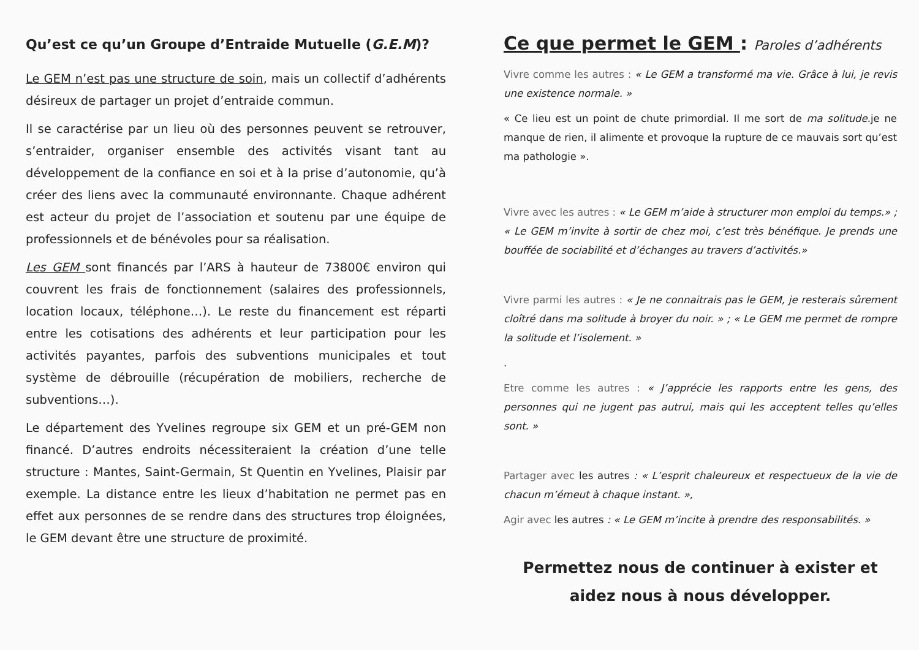Qu’est ce qu’un Groupe d’Entraide Mutuelle (G.E.M)?
Le GEM n’est pas une structure de soin, mais un collectif d’adhérents désireux de partager un projet d’entraide commun.
Il se caractérise par un lieu où des personnes peuvent se retrouver, s’entraider, organiser ensemble des activités visant tant au développement de la confiance en soi et à la prise d’autonomie, qu’à créer des liens avec la communauté environnante. Chaque adhérent est acteur du projet de l’association et soutenu par une équipe de professionnels et de bénévoles pour sa réalisation.
Les GEM sont financés par l’ARS à hauteur de 73800€ environ qui couvrent les frais de fonctionnement (salaires des professionnels, location locaux, téléphone…). Le reste du financement est réparti entre les cotisations des adhérents et leur participation pour les activités payantes, parfois des subventions municipales et tout système de débrouille (récupération de mobiliers, recherche de subventions…).
Le département des Yvelines regroupe six GEM et un pré-GEM non financé. D’autres endroits nécessiteraient la création d’une telle structure : Mantes, Saint-Germain, St Quentin en Yvelines, Plaisir par exemple. La distance entre les lieux d’habitation ne permet pas en effet aux personnes de se rendre dans des structures trop éloignées, le GEM devant être une structure de proximité.
Ce que permet le GEM : Paroles d’adhérents
Vivre comme les autres : « Le GEM a transformé ma vie. Grâce à lui, je revis une existence normale. »
« Ce lieu est un point de chute primordial. Il me sort de ma solitude.je ne manque de rien, il alimente et provoque la rupture de ce mauvais sort qu’est ma pathologie ».
Vivre avec les autres : « Le GEM m’aide à structurer mon emploi du temps.» ; « Le GEM m’invite à sortir de chez moi, c’est très bénéfique. Je prends une bouffée de sociabilité et d’échanges au travers d’activités.»
Vivre parmi les autres : « Je ne connaitrais pas le GEM, je resterais sûrement cloîtré dans ma solitude à broyer du noir. » ; « Le GEM me permet de rompre la solitude et l’isolement. »
.
Etre comme les autres : « J’apprécie les rapports entre les gens, des personnes qui ne jugent pas autrui, mais qui les acceptent telles qu’elles sont. »
Partager avec les autres : « L’esprit chaleureux et respectueux de la vie de chacun m’émeut à chaque instant. »,
Agir avec les autres : « Le GEM m’incite à prendre des responsabilités. »
Permettez nous de continuer à exister et aidez nous à nous développer.